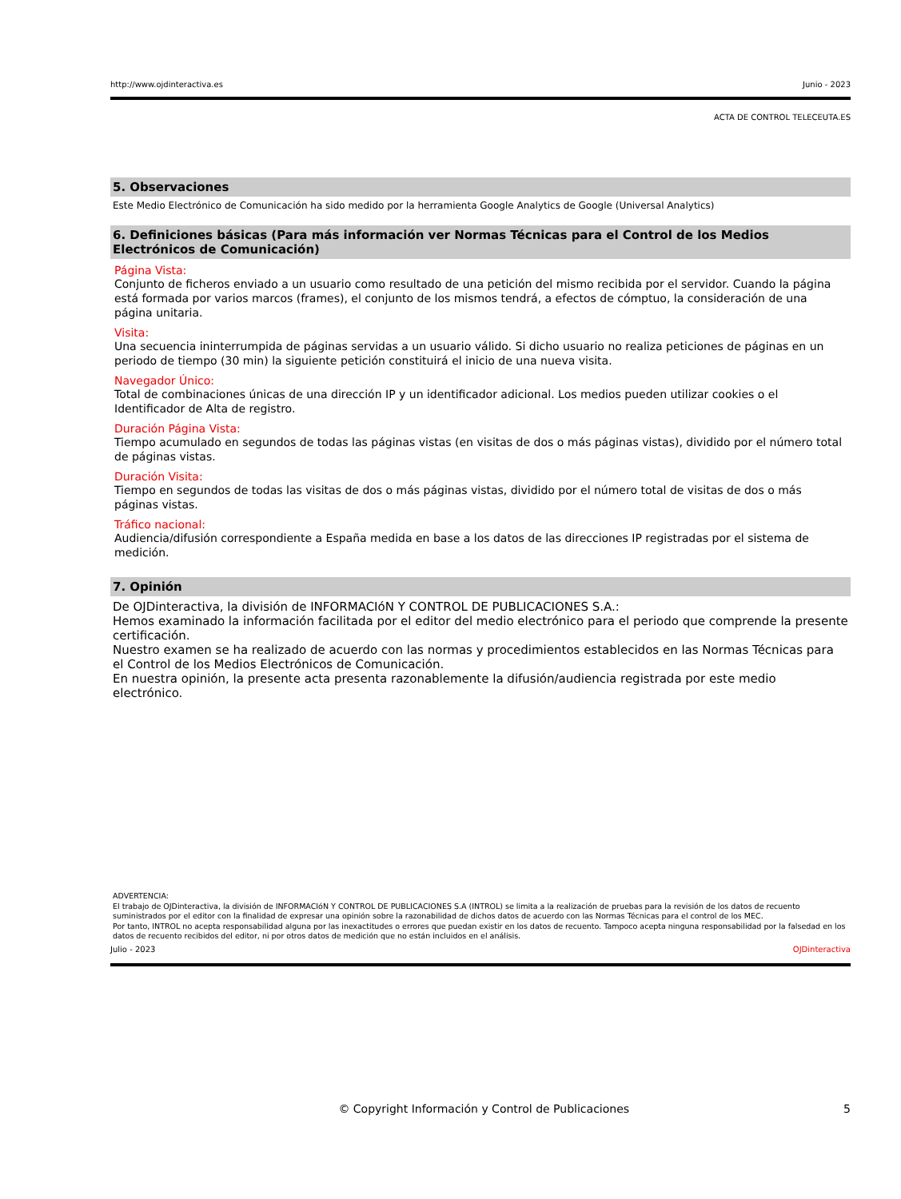http://www.ojdinteractiva.es Junio - 2023
ACTA DE CONTROL TELECEUTA.ES
5. Observaciones
Este Medio Electrónico de Comunicación ha sido medido por la herramienta Google Analytics de Google (Universal Analytics)
6. Definiciones básicas (Para más información ver Normas Técnicas para el Control de los Medios Electrónicos de Comunicación)
Página Vista:
Conjunto de ficheros enviado a un usuario como resultado de una petición del mismo recibida por el servidor. Cuando la página está formada por varios marcos (frames), el conjunto de los mismos tendrá, a efectos de cómptuo, la consideración de una página unitaria.
Visita:
Una secuencia ininterrumpida de páginas servidas a un usuario válido. Si dicho usuario no realiza peticiones de páginas en un periodo de tiempo (30 min) la siguiente petición constituirá el inicio de una nueva visita.
Navegador Único:
Total de combinaciones únicas de una dirección IP y un identificador adicional. Los medios pueden utilizar cookies o el Identificador de Alta de registro.
Duración Página Vista:
Tiempo acumulado en segundos de todas las páginas vistas (en visitas de dos o más páginas vistas), dividido por el número total de páginas vistas.
Duración Visita:
Tiempo en segundos de todas las visitas de dos o más páginas vistas, dividido por el número total de visitas de dos o más páginas vistas.
Tráfico nacional:
Audiencia/difusión correspondiente a España medida en base a los datos de las direcciones IP registradas por el sistema de medición.
7. Opinión
De OJDinteractiva, la división de INFORMACIóN Y CONTROL DE PUBLICACIONES S.A.:
Hemos examinado la información facilitada por el editor del medio electrónico para el periodo que comprende la presente certificación.
Nuestro examen se ha realizado de acuerdo con las normas y procedimientos establecidos en las Normas Técnicas para el Control de los Medios Electrónicos de Comunicación.
En nuestra opinión, la presente acta presenta razonablemente la difusión/audiencia registrada por este medio electrónico.
ADVERTENCIA:
El trabajo de OJDinteractiva, la división de INFORMACIóN Y CONTROL DE PUBLICACIONES S.A (INTROL) se limita a la realización de pruebas para la revisión de los datos de recuento suministrados por el editor con la finalidad de expresar una opinión sobre la razonabilidad de dichos datos de acuerdo con las Normas Técnicas para el control de los MEC.
Por tanto, INTROL no acepta responsabilidad alguna por las inexactitudes o errores que puedan existir en los datos de recuento. Tampoco acepta ninguna responsabilidad por la falsedad en los datos de recuento recibidos del editor, ni por otros datos de medición que no están incluidos en el análisis.
Julio - 2023 OJDinteractiva
© Copyright Información y Control de Publicaciones 5